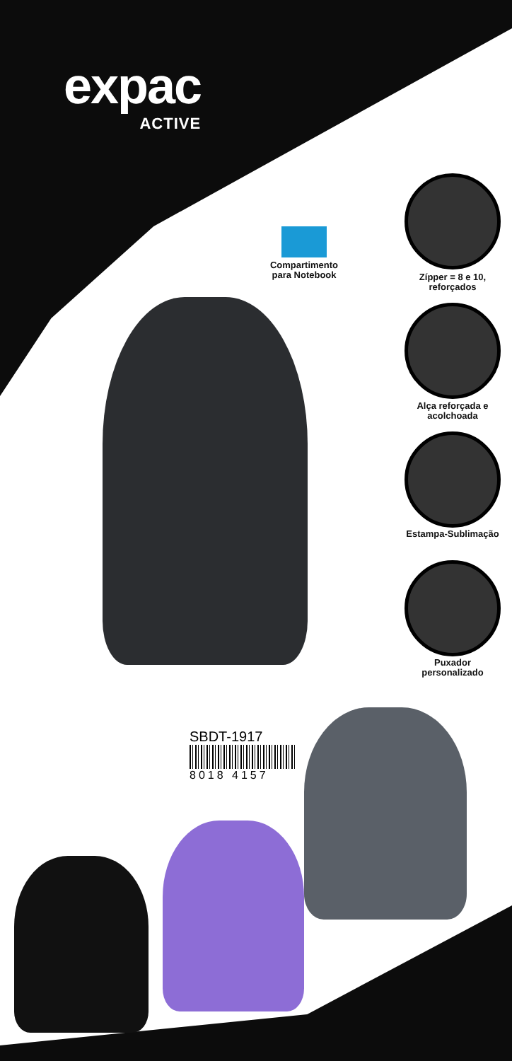expac
ACTIVE
Compartimento
para Notebook
Zípper = 8 e 10,
reforçados
Alça reforçada e
acolchoada
Estampa-Sublimação
Puxador
personalizado
SBDT-1917
8018 4157